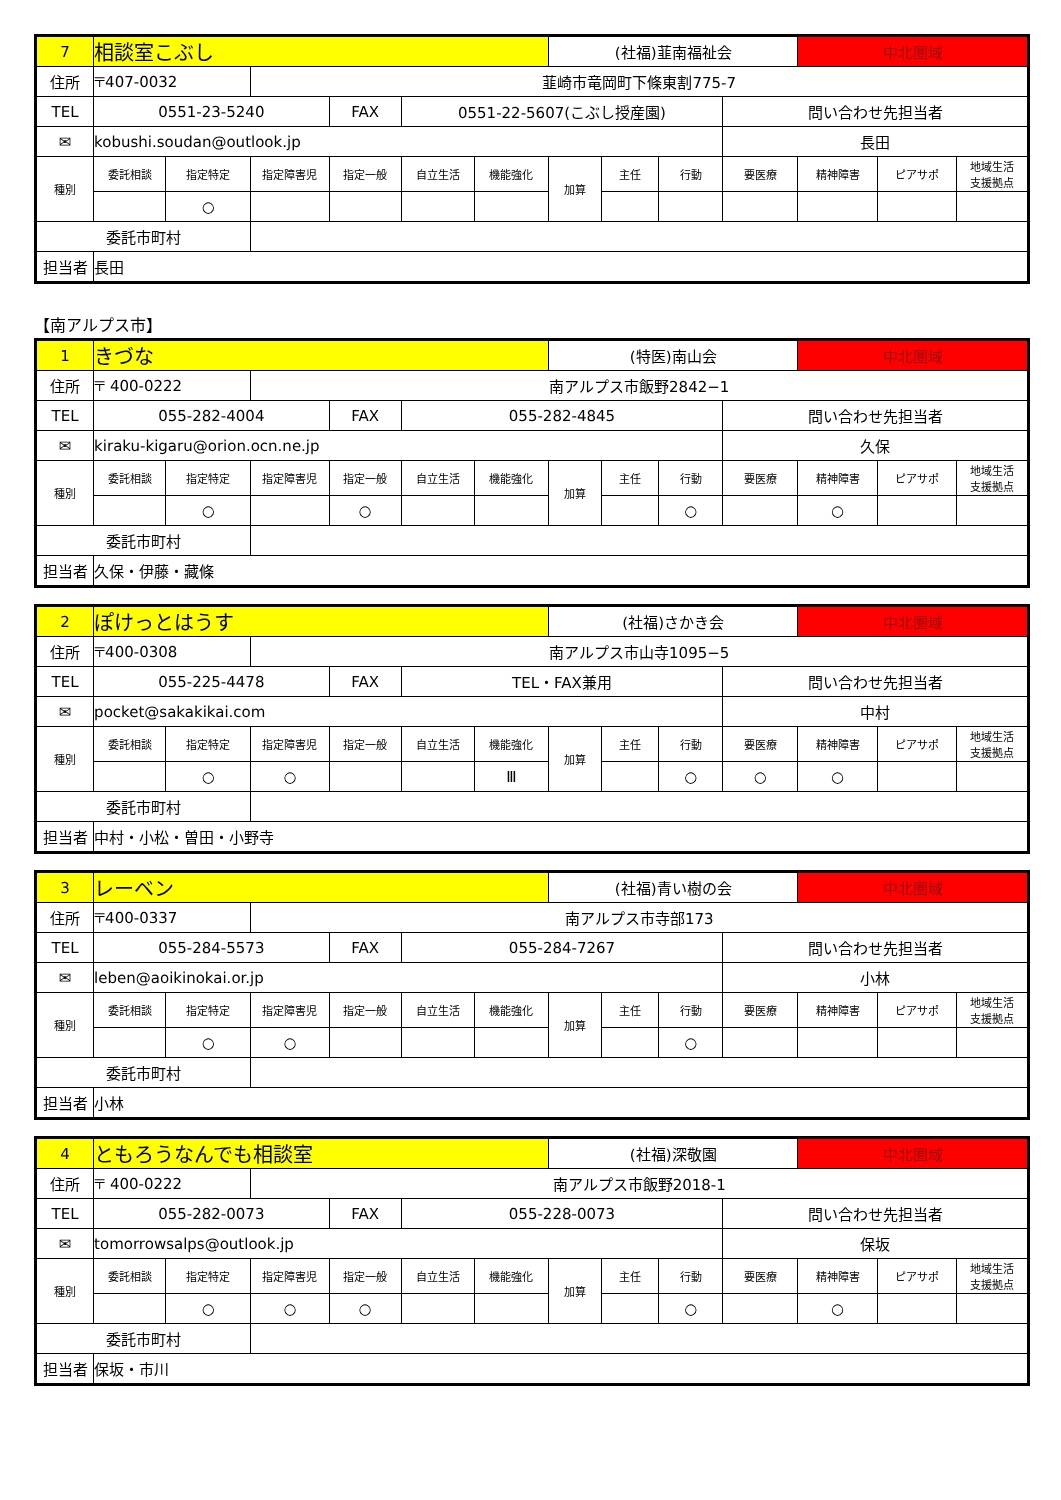| 7 | 相談室こぶし | | | | | | (社福)韮南福祉会 | | | | 中北圏域 | | |
| 住所 | 〒407-0032 | | 韮崎市竜岡町下條東割775-7 | | | | | | | | | | |
| TEL | 0551-23-5240 | | | FAX | 0551-22-5607(こぶし授産園) | | | | | 問い合わせ先担当者 | | | |
| ✉ | kobushi.soudan@outlook.jp | | | | | | | | | 長田 | | | |
| 種別 | 委託相談 | 指定特定 | 指定障害児 | 指定一般 | 自立生活 | 機能強化 | 加算 | 主任 | 行動 | 要医療 | 精神障害 | ピアサポ | 地域生活 支援拠点 |
| | | ○ | | | | | | | | | | | |
| 委託市町村 | | | | | | | | | | | | | |
| 担当者 | 長田 | | | | | | | | | | | | |
【南アルプス市】
| 1 | きづな | | | | | | (特医)南山会 | | | | 中北圏域 | | |
| 住所 | 〒 400-0222 | | 南アルプス市飯野2842−1 | | | | | | | | | | |
| TEL | 055-282-4004 | | | FAX | 055-282-4845 | | | | | 問い合わせ先担当者 | | | |
| ✉ | kiraku-kigaru@orion.ocn.ne.jp | | | | | | | | | 久保 | | | |
| 種別 | 委託相談 | 指定特定 | 指定障害児 | 指定一般 | 自立生活 | 機能強化 | 加算 | 主任 | 行動 | 要医療 | 精神障害 | ピアサポ | 地域生活 支援拠点 |
| | | ○ | | ○ | | | | | ○ | | ○ | | |
| 委託市町村 | | | | | | | | | | | | | |
| 担当者 | 久保・伊藤・藏條 | | | | | | | | | | | | |
| 2 | ぽけっとはうす | | | | | | (社福)さかき会 | | | | 中北圏域 | | |
| 住所 | 〒400-0308 | | 南アルプス市山寺1095−5 | | | | | | | | | | |
| TEL | 055-225-4478 | | | FAX | TEL・FAX兼用 | | | | | 問い合わせ先担当者 | | | |
| ✉ | pocket@sakakikai.com | | | | | | | | | 中村 | | | |
| 種別 | 委託相談 | 指定特定 | 指定障害児 | 指定一般 | 自立生活 | 機能強化 | 加算 | 主任 | 行動 | 要医療 | 精神障害 | ピアサポ | 地域生活 支援拠点 |
| | | ○ | ○ | | | Ⅲ | | | ○ | ○ | ○ | | |
| 委託市町村 | | | | | | | | | | | | | |
| 担当者 | 中村・小松・曽田・小野寺 | | | | | | | | | | | | |
| 3 | レーベン | | | | | | (社福)青い樹の会 | | | | 中北圏域 | | |
| 住所 | 〒400-0337 | | 南アルプス市寺部173 | | | | | | | | | | |
| TEL | 055-284-5573 | | | FAX | 055-284-7267 | | | | | 問い合わせ先担当者 | | | |
| ✉ | leben@aoikinokai.or.jp | | | | | | | | | 小林 | | | |
| 種別 | 委託相談 | 指定特定 | 指定障害児 | 指定一般 | 自立生活 | 機能強化 | 加算 | 主任 | 行動 | 要医療 | 精神障害 | ピアサポ | 地域生活 支援拠点 |
| | | ○ | ○ | | | | | | ○ | | | | |
| 委託市町村 | | | | | | | | | | | | | |
| 担当者 | 小林 | | | | | | | | | | | | |
| 4 | ともろうなんでも相談室 | | | | | | (社福)深敬園 | | | | 中北圏域 | | |
| 住所 | 〒 400-0222 | | 南アルプス市飯野2018-1 | | | | | | | | | | |
| TEL | 055-282-0073 | | | FAX | 055-228-0073 | | | | | 問い合わせ先担当者 | | | |
| ✉ | tomorrowsalps@outlook.jp | | | | | | | | | 保坂 | | | |
| 種別 | 委託相談 | 指定特定 | 指定障害児 | 指定一般 | 自立生活 | 機能強化 | 加算 | 主任 | 行動 | 要医療 | 精神障害 | ピアサポ | 地域生活 支援拠点 |
| | | ○ | ○ | ○ | | | | | ○ | | ○ | | |
| 委託市町村 | | | | | | | | | | | | | |
| 担当者 | 保坂・市川 | | | | | | | | | | | | |